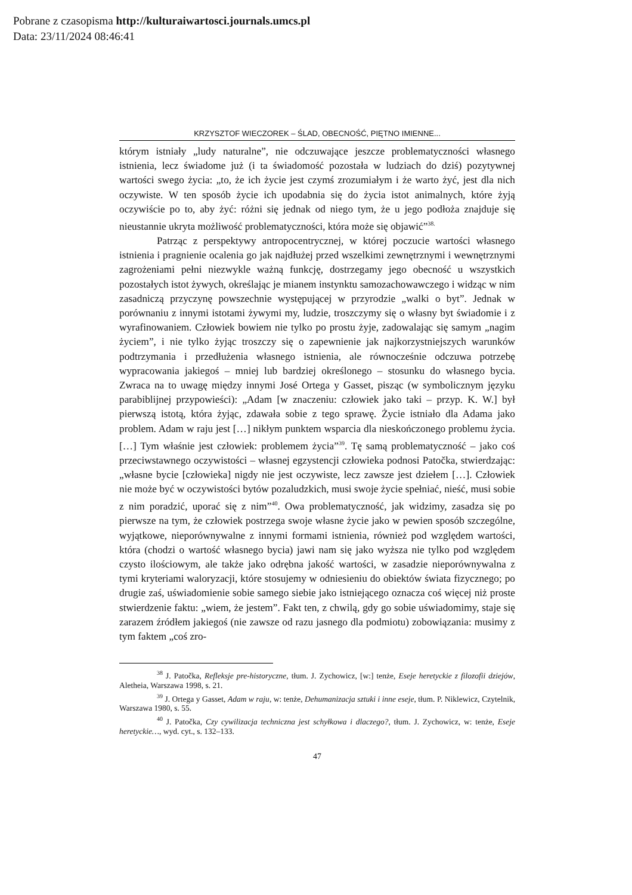Pobrane z czasopisma http://kulturaiwartosci.journals.umcs.pl
Data: 23/11/2024 08:46:41
KRZYSZTOF WIECZOREK – ŚLAD, OBECNOŚĆ, PIĘTNO IMIENNE...
którym istniały „ludy naturalne”, nie odczuwające jeszcze problematyczności własnego istnienia, lecz świadome już (i ta świadomość pozostała w ludziach do dziś) pozytywnej wartości swego życia: „to, że ich życie jest czymś zrozumiałym i że warto żyć, jest dla nich oczywiste. W ten sposób życie ich upodabnia się do życia istot animalnych, które żyją oczywiście po to, aby żyć: różni się jednak od niego tym, że u jego podłoża znajduje się nieustannie ukryta możliwość problematyczności, która może się objawić”<sup>38.</sup>
Patrząc z perspektywy antropocentrycznej, w której poczucie wartości własnego istnienia i pragnienie ocalenia go jak najdłużej przed wszelkimi zewnętrznymi i wewnętrznymi zagrożeniami pełni niezwykle ważną funkcję, dostrzegamy jego obecność u wszystkich pozostałych istot żywych, określając je mianem instynktu samozachowawczego i widząc w nim zasadniczą przyczynę powszechnie występującej w przyrodzie „walki o byt”. Jednak w porównaniu z innymi istotami żywymi my, ludzie, troszczymy się o własny byt świadomie i z wyrafinowaniem. Człowiek bowiem nie tylko po prostu żyje, zadowalając się samym „nagim życiem”, i nie tylko żyjąc troszczy się o zapewnienie jak najkorzystniejszych warunków podtrzymania i przedłużenia własnego istnienia, ale równocześnie odczuwa potrzebę wypracowania jakiegoś – mniej lub bardziej określonego – stosunku do własnego bycia. Zwraca na to uwagę między innymi José Ortega y Gasset, pisząc (w symbolicznym języku parabiblijnej przypowieści): „Adam [w znaczeniu: człowiek jako taki – przyp. K. W.] był pierwszą istotą, która żyjąc, zdawała sobie z tego sprawę. Życie istniało dla Adama jako problem. Adam w raju jest […] nikłym punktem wsparcia dla nieskończonego problemu życia. […] Tym właśnie jest człowiek: problemem życia”<sup>39</sup>. Tę samą problematyczność – jako coś przeciwstawnego oczywistości – własnej egzystencji człowieka podnosi Patočka, stwierdzając: „własne bycie [człowieka] nigdy nie jest oczywiste, lecz zawsze jest dziełem […]. Człowiek nie może być w oczywistości bytów pozaludzkich, musi swoje życie spełniać, nieść, musi sobie z nim poradzić, uporać się z nim”<sup>40</sup>. Owa problematyczność, jak widzimy, zasadza się po pierwsze na tym, że człowiek postrzega swoje własne życie jako w pewien sposób szczególne, wyjątkowe, nieporównywalne z innymi formami istnienia, również pod względem wartości, która (chodzi o wartość własnego bycia) jawi nam się jako wyższa nie tylko pod względem czysto ilościowym, ale także jako odrębna jakość wartości, w zasadzie nieporównywalna z tymi kryteriami waloryzacji, które stosujemy w odniesieniu do obiektów świata fizycznego; po drugie zaś, uświadomienie sobie samego siebie jako istniejącego oznacza coś więcej niż proste stwierdzenie faktu: „wiem, że jestem”. Fakt ten, z chwilą, gdy go sobie uświadomimy, staje się zarazem źródłem jakiegoś (nie zawsze od razu jasnego dla podmiotu) zobowiązania: musimy z tym faktem „coś zro-
<sup>38</sup> J. Patočka, Refleksje pre-historyczne, tłum. J. Zychowicz, [w:] tenże, Eseje heretyckie z filozofii dziejów, Aletheia, Warszawa 1998, s. 21.
<sup>39</sup> J. Ortega y Gasset, Adam w raju, w: tenże, Dehumanizacja sztuki i inne eseje, tłum. P. Niklewicz, Czytelnik, Warszawa 1980, s. 55.
<sup>40</sup> J. Patočka, Czy cywilizacja techniczna jest schyłkowa i dlaczego?, tłum. J. Zychowicz, w: tenże, Eseje heretyckie…, wyd. cyt., s. 132–133.
47